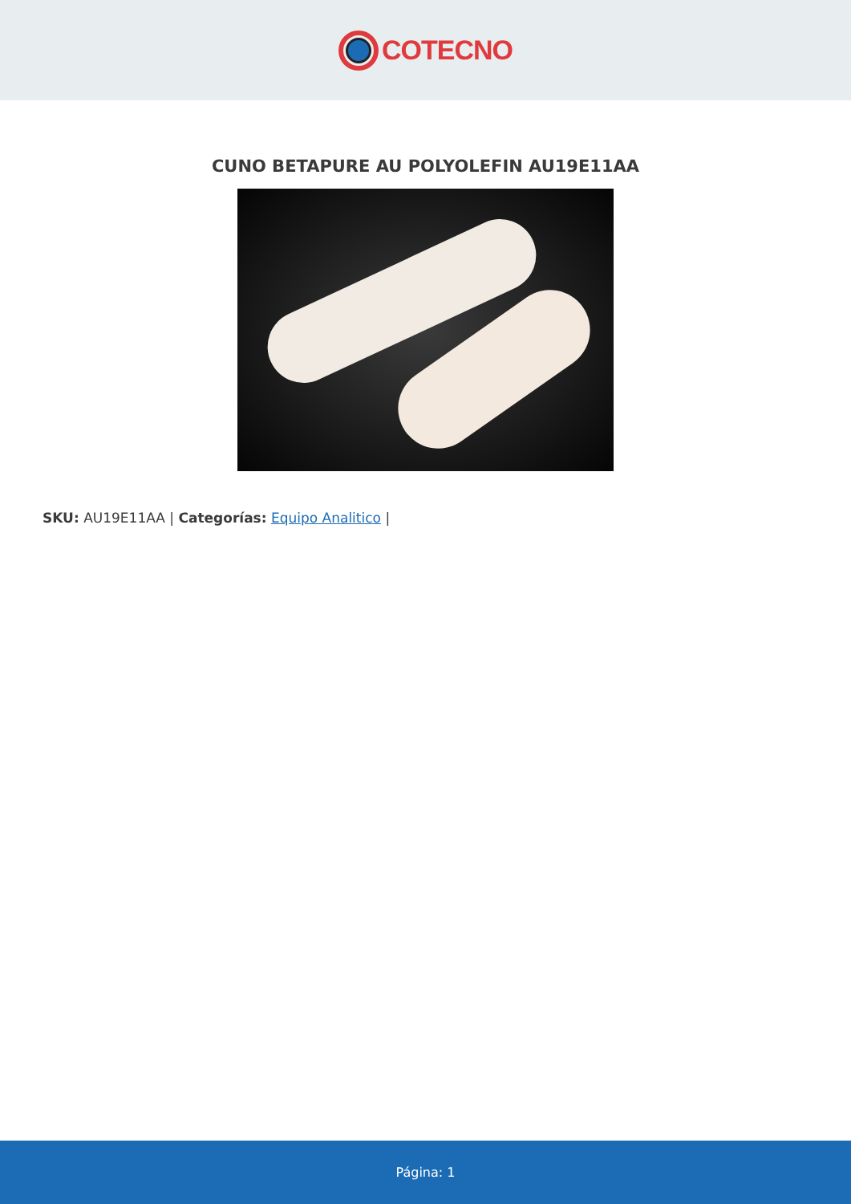COTECNO
CUNO BETAPURE AU POLYOLEFIN AU19E11AA
SKU: AU19E11AA | Categorías: Equipo Analitico |
Página: 1